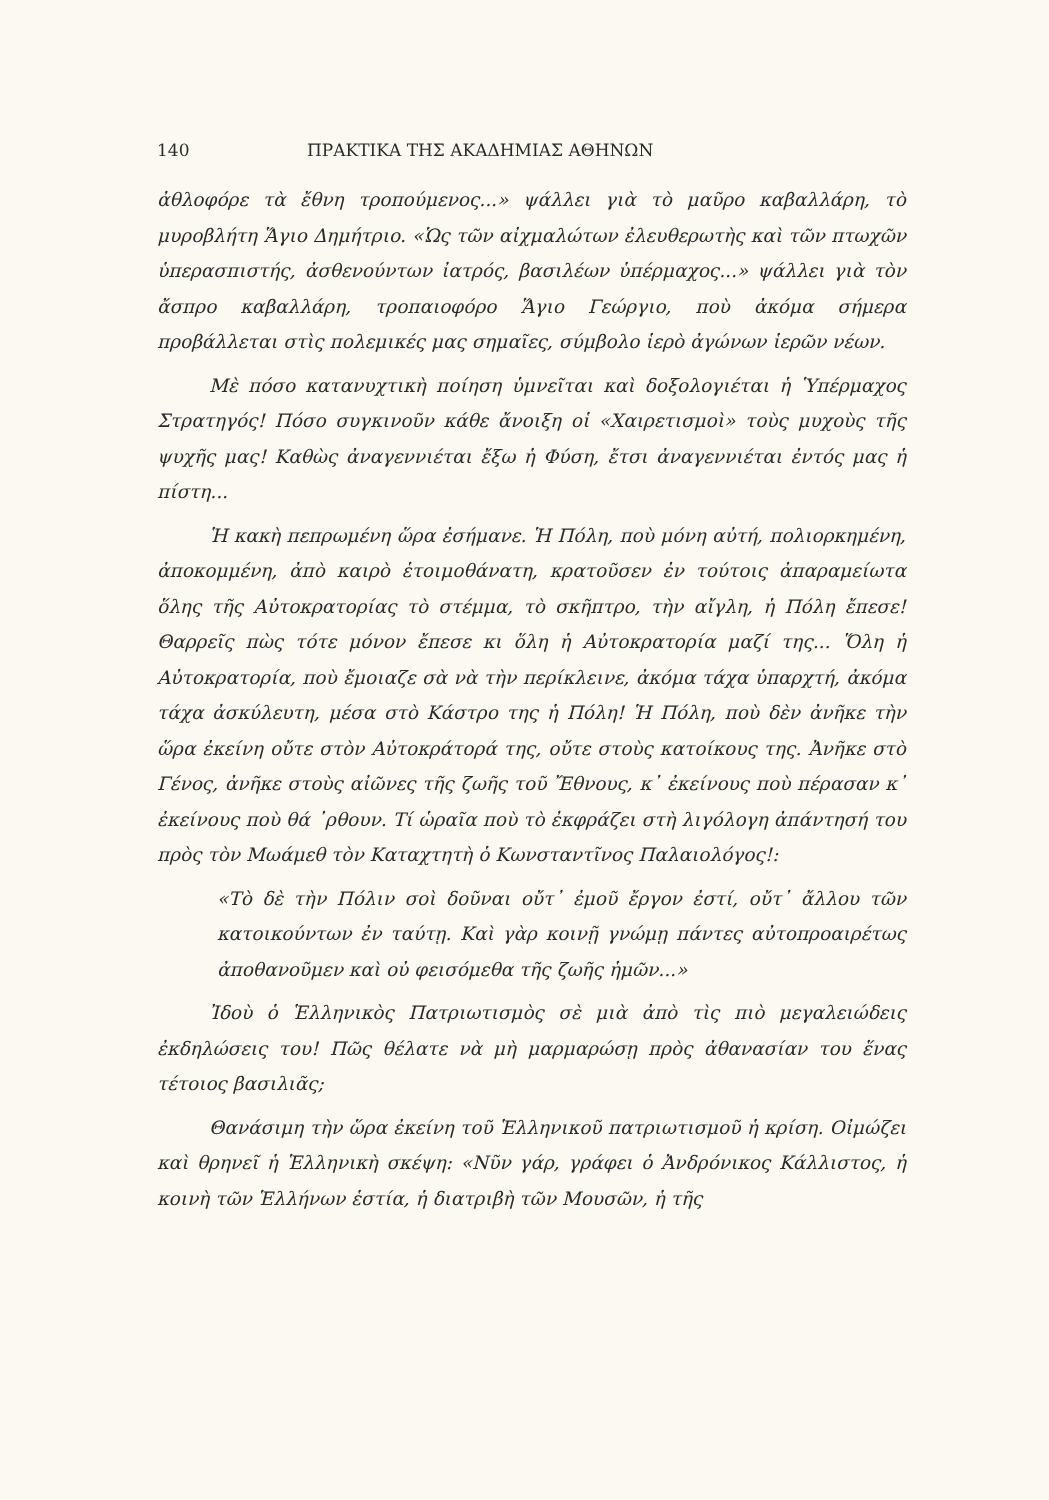140 ΠΡΑΚΤΙΚΑ ΤΗΣ ΑΚΑΔΗΜΙΑΣ ΑΘΗΝΩΝ
ἀθλοφόρε τὰ ἔθνη τροπούμενος...» ψάλλει γιὰ τὸ μαῦρο καβαλλάρη, τὸ μυροβλήτη Ἅγιο Δημήτριο. «Ὡς τῶν αἰχμαλώτων ἐλευθερωτὴς καὶ τῶν πτωχῶν ὑπερασπιστής, ἀσθενούντων ἰατρός, βασιλέων ὑπέρμαχος...» ψάλλει γιὰ τὸν ἄσπρο καβαλλάρη, τροπαιοφόρο Ἅγιο Γεώργιο, ποὺ ἀκόμα σήμερα προβάλλεται στὶς πολεμικές μας σημαῖες, σύμβολο ἱερὸ ἀγώνων ἱερῶν νέων.
Μὲ πόσο κατανυχτικὴ ποίηση ὑμνεῖται καὶ δοξολογιέται ἡ Ὑπέρμαχος Στρατηγός! Πόσο συγκινοῦν κάθε ἄνοιξη οἱ «Χαιρετισμοὶ» τοὺς μυχοὺς τῆς ψυχῆς μας! Καθὼς ἀναγεννιέται ἔξω ἡ Φύση, ἔτσι ἀναγεννιέται ἐντός μας ἡ πίστη...
Ἡ κακὴ πεπρωμένη ὥρα ἐσήμανε. Ἡ Πόλη, ποὺ μόνη αὐτή, πολιορκημένη, ἀποκομμένη, ἀπὸ καιρὸ ἑτοιμοθάνατη, κρατοῦσεν ἐν τούτοις ἀπαραμείωτα ὅλης τῆς Αὐτοκρατορίας τὸ στέμμα, τὸ σκῆπτρο, τὴν αἴγλη, ἡ Πόλη ἔπεσε! Θαρρεῖς πὼς τότε μόνον ἔπεσε κι ὅλη ἡ Αὐτοκρατορία μαζί της... Ὅλη ἡ Αὐτοκρατορία, ποὺ ἔμοιαζε σὰ νὰ τὴν περίκλεινε, ἀκόμα τάχα ὑπαρχτή, ἀκόμα τάχα ἀσκύλευτη, μέσα στὸ Κάστρο της ἡ Πόλη! Ἡ Πόλη, ποὺ δὲν ἀνῆκε τὴν ὥρα ἐκείνη οὔτε στὸν Αὐτοκράτορά της, οὔτε στοὺς κατοίκους της. Ἀνῆκε στὸ Γένος, ἀνῆκε στοὺς αἰῶνες τῆς ζωῆς τοῦ Ἔθνους, κ᾿ ἐκείνους ποὺ πέρασαν κ᾿ ἐκείνους ποὺ θά ᾿ρθουν. Τί ὡραῖα ποὺ τὸ ἐκφράζει στὴ λιγόλογη ἀπάντησή του πρὸς τὸν Μωάμεθ τὸν Καταχτητὴ ὁ Κωνσταντῖνος Παλαιολόγος!:
«Τὸ δὲ τὴν Πόλιν σοὶ δοῦναι οὔτ᾿ ἐμοῦ ἔργον ἐστί, οὔτ᾿ ἄλλου τῶν κατοικούντων ἐν ταύτῃ. Καὶ γὰρ κοινῇ γνώμῃ πάντες αὐτοπροαιρέτως ἀποθανοῦμεν καὶ οὐ φεισόμεθα τῆς ζωῆς ἡμῶν...»
Ἰδοὺ ὁ Ἑλληνικὸς Πατριωτισμὸς σὲ μιὰ ἀπὸ τὶς πιὸ μεγαλειώδεις ἐκδηλώσεις του! Πῶς θέλατε νὰ μὴ μαρμαρώσῃ πρὸς ἀθανασίαν του ἕνας τέτοιος βασιλιᾶς;
Θανάσιμη τὴν ὥρα ἐκείνη τοῦ Ἑλληνικοῦ πατριωτισμοῦ ἡ κρίση. Οἰμώζει καὶ θρηνεῖ ἡ Ἑλληνικὴ σκέψη: «Νῦν γάρ, γράφει ὁ Ἀνδρόνικος Κάλλιστος, ἡ κοινὴ τῶν Ἑλλήνων ἑστία, ἡ διατριβὴ τῶν Μουσῶν, ἡ τῆς